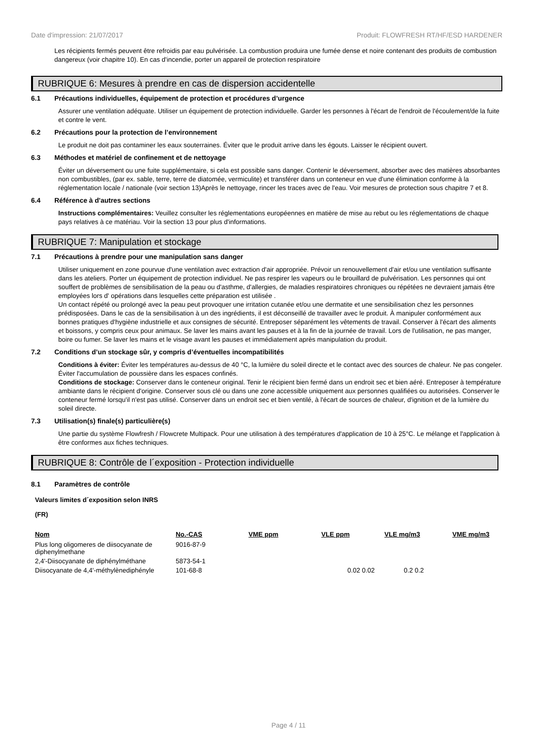Date d'impression: 21/07/2017 Produit: FLOWFRESH RT/HF/ESD HARDENER
Les récipients fermés peuvent être refroidis par eau pulvérisée. La combustion produira une fumée dense et noire contenant des produits de combustion dangereux (voir chapitre 10). En cas d'incendie, porter un appareil de protection respiratoire
RUBRIQUE 6: Mesures à prendre en cas de dispersion accidentelle
6.1 Précautions individuelles, équipement de protection et procédures d’urgence
Assurer une ventilation adéquate. Utiliser un équipement de protection individuelle. Garder les personnes à l'écart de l'endroit de l'écoulement/de la fuite et contre le vent.
6.2 Précautions pour la protection de l’environnement
Le produit ne doit pas contaminer les eaux souterraines. Éviter que le produit arrive dans les égouts. Laisser le récipient ouvert.
6.3 Méthodes et matériel de confinement et de nettoyage
Éviter un déversement ou une fuite supplémentaire, si cela est possible sans danger. Contenir le déversement, absorber avec des matières absorbantes non combustibles, (par ex. sable, terre, terre de diatomée, vermiculite) et transférer dans un conteneur en vue d'une élimination conforme à la réglementation locale / nationale (voir section 13)Après le nettoyage, rincer les traces avec de l'eau. Voir mesures de protection sous chapitre 7 et 8.
6.4 Référence à d'autres sections
Instructions complémentaires: Veuillez consulter les réglementations européennes en matière de mise au rebut ou les réglementations de chaque pays relatives à ce matériau. Voir la section 13 pour plus d'informations.
RUBRIQUE 7: Manipulation et stockage
7.1 Précautions à prendre pour une manipulation sans danger
Utiliser uniquement en zone pourvue d'une ventilation avec extraction d'air appropriée. Prévoir un renouvellement d'air et/ou une ventilation suffisante dans les ateliers. Porter un équipement de protection individuel. Ne pas respirer les vapeurs ou le brouillard de pulvérisation. Les personnes qui ont souffert de problèmes de sensibilisation de la peau ou d'asthme, d'allergies, de maladies respiratoires chroniques ou répétées ne devraient jamais être employées lors d' opérations dans lesquelles cette préparation est utilisée .
Un contact répété ou prolongé avec la peau peut provoquer une irritation cutanée et/ou une dermatite et une sensibilisation chez les personnes prédisposées. Dans le cas de la sensibilisation à un des ingrédients, il est déconseillé de travailler avec le produit. À manipuler conformément aux bonnes pratiques d'hygiène industrielle et aux consignes de sécurité. Entreposer séparément les vêtements de travail. Conserver à l'écart des aliments et boissons, y compris ceux pour animaux. Se laver les mains avant les pauses et à la fin de la journée de travail. Lors de l'utilisation, ne pas manger, boire ou fumer. Se laver les mains et le visage avant les pauses et immédiatement après manipulation du produit.
7.2 Conditions d’un stockage sûr, y compris d’éventuelles incompatibilités
Conditions à éviter: Éviter les températures au-dessus de 40 °C, la lumière du soleil directe et le contact avec des sources de chaleur. Ne pas congeler. Éviter l'accumulation de poussière dans les espaces confinés.
Conditions de stockage: Conserver dans le conteneur original. Tenir le récipient bien fermé dans un endroit sec et bien aéré. Entreposer à température ambiante dans le récipient d'origine. Conserver sous clé ou dans une zone accessible uniquement aux personnes qualifiées ou autorisées. Conserver le conteneur fermé lorsqu'il n'est pas utilisé. Conserver dans un endroit sec et bien ventilé, à l'écart de sources de chaleur, d'ignition et de la lumière du soleil directe.
7.3 Utilisation(s) finale(s) particulière(s)
Une partie du système Flowfresh / Flowcrete Multipack. Pour une utilisation à des températures d'application de 10 à 25°C. Le mélange et l'application à être conformes aux fiches techniques.
RUBRIQUE 8: Contrôle de l´exposition - Protection individuelle
8.1 Paramètres de contrôle
Valeurs limites d´exposition selon INRS
(FR)
| Nom | No.-CAS | VME ppm | VLE ppm | VLE mg/m3 | VME mg/m3 |
| --- | --- | --- | --- | --- | --- |
| Plus long oligomeres de diisocyanate de diphenylmethane | 9016-87-9 | | | | |
| 2,4'-Diisocyanate de diphénylméthane | 5873-54-1 | | | | |
| Diisocyanate de 4,4'-méthylènediphényle | 101-68-8 | | 0.02 0.02 | 0.2 0.2 | |
Page 4 / 11